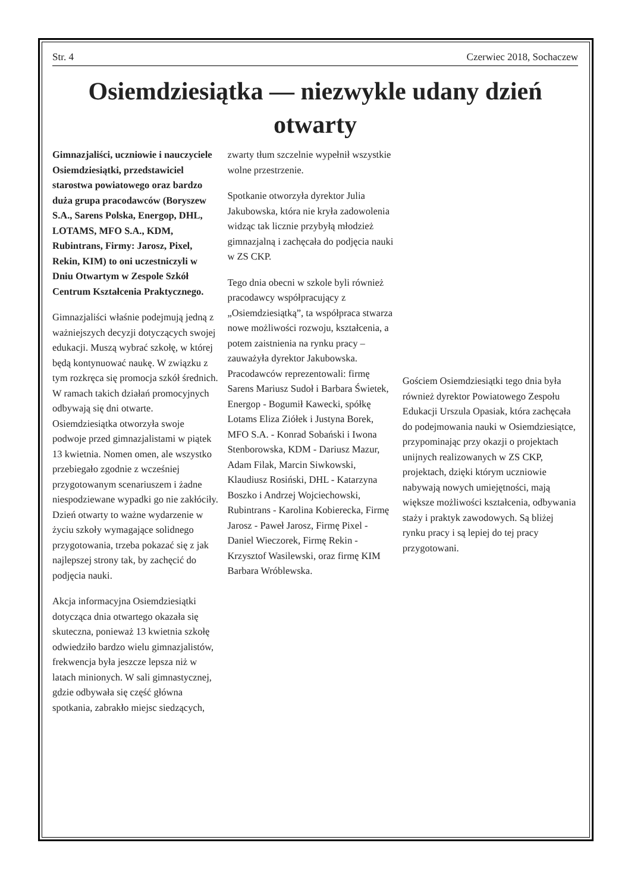Str. 4 Czerwiec 2018, Sochaczew
Osiemdziesiątka — niezwykle udany dzień otwarty
Gimnazjaliści, uczniowie i nauczyciele Osiemdziesiątki, przedstawiciel starostwa powiatowego oraz bardzo duża grupa pracodawców (Boryszew S.A., Sarens Polska, Energop, DHL, LOTAMS, MFO S.A., KDM, Rubintrans, Firmy: Jarosz, Pixel, Rekin, KIM) to oni uczestniczyli w Dniu Otwartym w Zespole Szkół Centrum Kształcenia Praktycznego.
Gimnazjaliści właśnie podejmują jedną z ważniejszych decyzji dotyczących swojej edukacji. Muszą wybrać szkołę, w której będą kontynuować naukę. W związku z tym rozkręca się promocja szkół średnich. W ramach takich działań promocyjnych odbywają się dni otwarte. Osiemdziesiątka otworzyła swoje podwoje przed gimnazjalistami w piątek 13 kwietnia. Nomen omen, ale wszystko przebiegało zgodnie z wcześniej przygotowanym scenariuszem i żadne niespodziewane wypadki go nie zakłóciły. Dzień otwarty to ważne wydarzenie w życiu szkoły wymagające solidnego przygotowania, trzeba pokazać się z jak najlepszej strony tak, by zachęcić do podjęcia nauki.
Akcja informacyjna Osiemdziesiątki dotycząca dnia otwartego okazała się skuteczna, ponieważ 13 kwietnia szkołę odwiedziło bardzo wielu gimnazjalistów, frekwencja była jeszcze lepsza niż w latach minionych. W sali gimnastycznej, gdzie odbywała się część główna spotkania, zabrakło miejsc siedzących,
zwarty tłum szczelnie wypełnił wszystkie wolne przestrzenie.
Spotkanie otworzyła dyrektor Julia Jakubowska, która nie kryła zadowolenia widząc tak licznie przybyłą młodzież gimnazjalną i zachęcała do podjęcia nauki w ZS CKP.
Tego dnia obecni w szkole byli również pracodawcy współpracujący z „Osiemdziesiątką”, ta współpraca stwarza nowe możliwości rozwoju, kształcenia, a potem zaistnienia na rynku pracy – zauważyła dyrektor Jakubowska. Pracodawców reprezentowali: firmę Sarens Mariusz Sudoł i Barbara Świetek, Energop - Bogumił Kawecki, spółkę Lotams Eliza Ziółek i Justyna Borek, MFO S.A. - Konrad Sobański i Iwona Stenborowska, KDM - Dariusz Mazur, Adam Filak, Marcin Siwkowski, Klaudiusz Rosiński, DHL - Katarzyna Boszko i Andrzej Wojciechowski, Rubintrans - Karolina Kobierecka, Firmę Jarosz - Paweł Jarosz, Firmę Pixel - Daniel Wieczorek, Firmę Rekin - Krzysztof Wasilewski, oraz firmę KIM Barbara Wróblewska.
Gościem Osiemdziesiątki tego dnia była również dyrektor Powiatowego Zespołu Edukacji Urszula Opasiak, która zachęcała do podejmowania nauki w Osiemdziesiątce, przypominając przy okazji o projektach unijnych realizowanych w ZS CKP, projektach, dzięki którym uczniowie nabywają nowych umiejętności, mają większe możliwości kształcenia, odbywania staży i praktyk zawodowych. Są bliżej rynku pracy i są lepiej do tej pracy przygotowani.